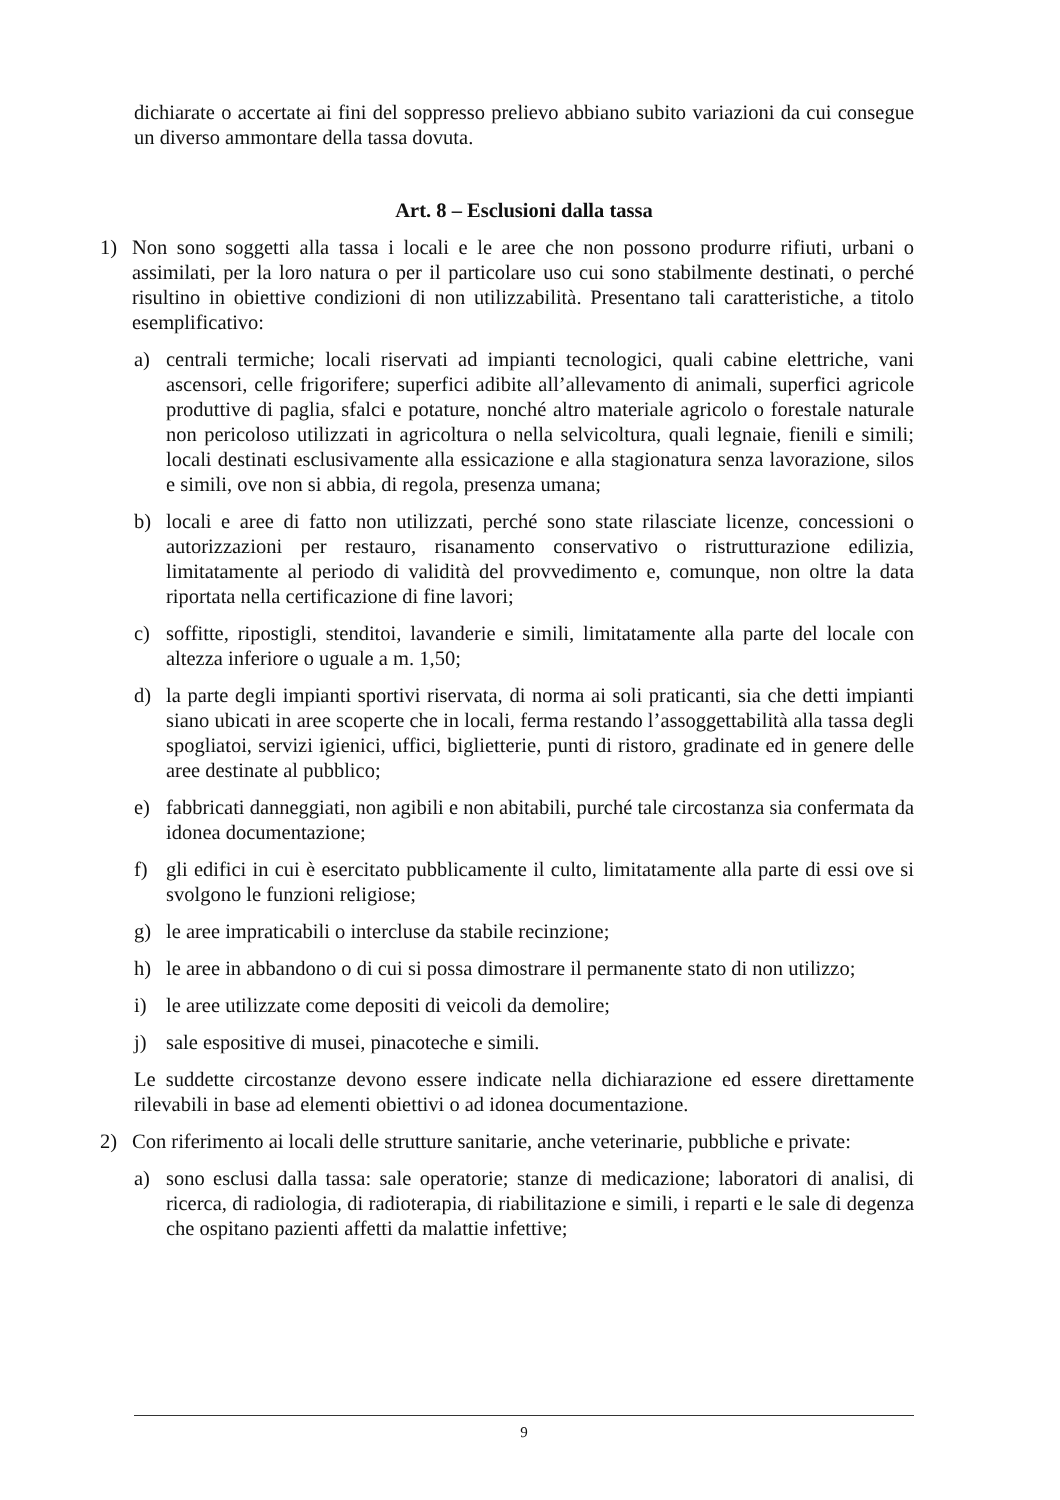dichiarate o accertate ai fini del soppresso prelievo abbiano subito variazioni da cui consegue un diverso ammontare della tassa dovuta.
Art. 8 – Esclusioni dalla tassa
1) Non sono soggetti alla tassa i locali e le aree che non possono produrre rifiuti, urbani o assimilati, per la loro natura o per il particolare uso cui sono stabilmente destinati, o perché risultino in obiettive condizioni di non utilizzabilità. Presentano tali caratteristiche, a titolo esemplificativo:
a) centrali termiche; locali riservati ad impianti tecnologici, quali cabine elettriche, vani ascensori, celle frigorifere; superfici adibite all’allevamento di animali, superfici agricole produttive di paglia, sfalci e potature, nonché altro materiale agricolo o forestale naturale non pericoloso utilizzati in agricoltura o nella selvicoltura, quali legnaie, fienili e simili; locali destinati esclusivamente alla essicazione e alla stagionatura senza lavorazione, silos e simili, ove non si abbia, di regola, presenza umana;
b) locali e aree di fatto non utilizzati, perché sono state rilasciate licenze, concessioni o autorizzazioni per restauro, risanamento conservativo o ristrutturazione edilizia, limitatamente al periodo di validità del provvedimento e, comunque, non oltre la data riportata nella certificazione di fine lavori;
c) soffitte, ripostigli, stenditoi, lavanderie e simili, limitatamente alla parte del locale con altezza inferiore o uguale a m. 1,50;
d) la parte degli impianti sportivi riservata, di norma ai soli praticanti, sia che detti impianti siano ubicati in aree scoperte che in locali, ferma restando l’assoggettabilità alla tassa degli spogliatoi, servizi igienici, uffici, biglietterie, punti di ristoro, gradinate ed in genere delle aree destinate al pubblico;
e) fabbricati danneggiati, non agibili e non abitabili, purché tale circostanza sia confermata da idonea documentazione;
f) gli edifici in cui è esercitato pubblicamente il culto, limitatamente alla parte di essi ove si svolgono le funzioni religiose;
g) le aree impraticabili o intercluse da stabile recinzione;
h) le aree in abbandono o di cui si possa dimostrare il permanente stato di non utilizzo;
i) le aree utilizzate come depositi di veicoli da demolire;
j) sale espositive di musei, pinacoteche e simili.
Le suddette circostanze devono essere indicate nella dichiarazione ed essere direttamente rilevabili in base ad elementi obiettivi o ad idonea documentazione.
2) Con riferimento ai locali delle strutture sanitarie, anche veterinarie, pubbliche e private:
a) sono esclusi dalla tassa: sale operatorie; stanze di medicazione; laboratori di analisi, di ricerca, di radiologia, di radioterapia, di riabilitazione e simili, i reparti e le sale di degenza che ospitano pazienti affetti da malattie infettive;
9